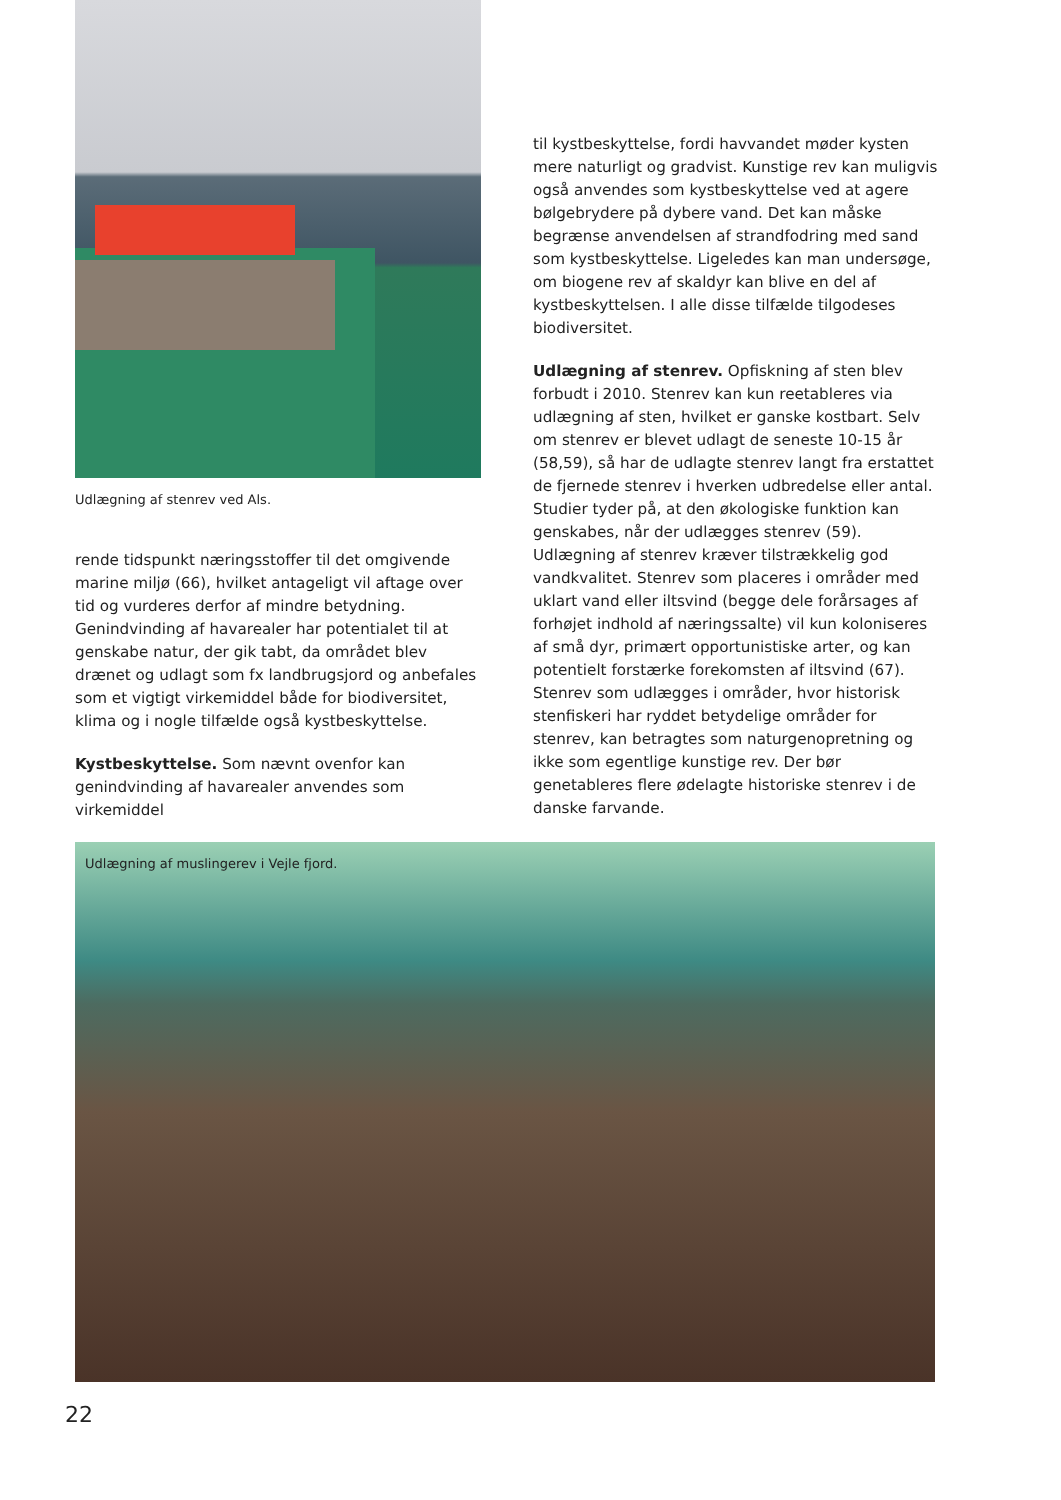Udlægning af stenrev ved Als.
rende tidspunkt næringsstoffer til det omgivende marine miljø (66), hvilket antageligt vil aftage over tid og vurderes derfor af mindre betydning. Genindvinding af havarealer har potentialet til at genskabe natur, der gik tabt, da området blev drænet og udlagt som fx landbrugsjord og anbefales som et vigtigt virkemiddel både for biodiversitet, klima og i nogle tilfælde også kystbeskyttelse.
Kystbeskyttelse. Som nævnt ovenfor kan genindvinding af havarealer anvendes som virkemiddel
til kystbeskyttelse, fordi havvandet møder kysten mere naturligt og gradvist. Kunstige rev kan muligvis også anvendes som kystbeskyttelse ved at agere bølgebrydere på dybere vand. Det kan måske begrænse anvendelsen af strandfodring med sand som kystbeskyttelse. Ligeledes kan man undersøge, om biogene rev af skaldyr kan blive en del af kystbeskyttelsen. I alle disse tilfælde tilgodeses biodiversitet.
Udlægning af stenrev. Opfiskning af sten blev forbudt i 2010. Stenrev kan kun reetableres via udlægning af sten, hvilket er ganske kostbart. Selv om stenrev er blevet udlagt de seneste 10-15 år (58,59), så har de udlagte stenrev langt fra erstattet de fjernede stenrev i hverken udbredelse eller antal. Studier tyder på, at den økologiske funktion kan genskabes, når der udlægges stenrev (59). Udlægning af stenrev kræver tilstrækkelig god vandkvalitet. Stenrev som placeres i områder med uklart vand eller iltsvind (begge dele forårsages af forhøjet indhold af næringssalte) vil kun koloniseres af små dyr, primært opportunistiske arter, og kan potentielt forstærke forekomsten af iltsvind (67). Stenrev som udlægges i områder, hvor historisk stenfiskeri har ryddet betydelige områder for stenrev, kan betragtes som naturgenopretning og ikke som egentlige kunstige rev. Der bør genetableres flere ødelagte historiske stenrev i de danske farvande.
Udlægning af muslingerev i Vejle fjord.
22